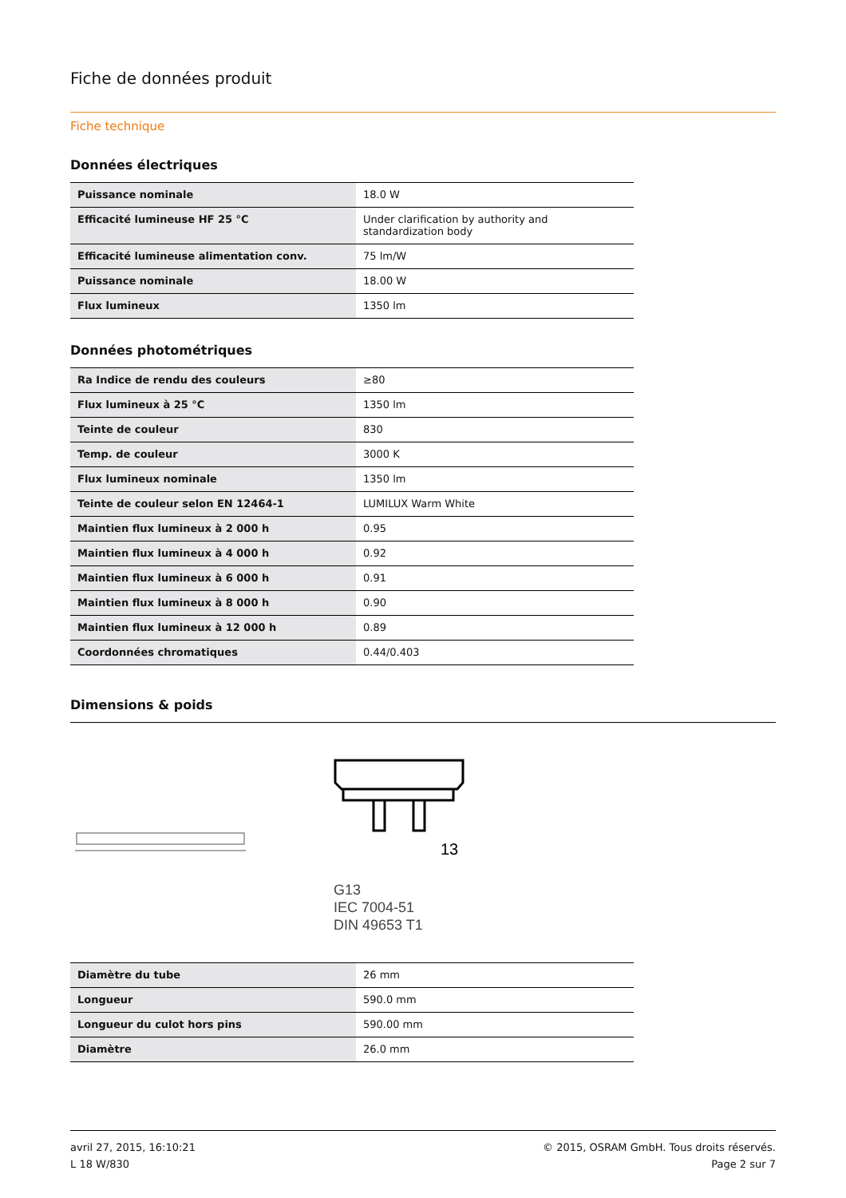Fiche de données produit
Fiche technique
Données électriques
| Puissance nominale | 18.0 W |
| Efficacité lumineuse HF 25 °C | Under clarification by authority and standardization body |
| Efficacité lumineuse alimentation conv. | 75 lm/W |
| Puissance nominale | 18.00 W |
| Flux lumineux | 1350 lm |
Données photométriques
| Ra Indice de rendu des couleurs | ≥80 |
| Flux lumineux à 25 °C | 1350 lm |
| Teinte de couleur | 830 |
| Temp. de couleur | 3000 K |
| Flux lumineux nominale | 1350 lm |
| Teinte de couleur selon EN 12464-1 | LUMILUX Warm White |
| Maintien flux lumineux à 2 000 h | 0.95 |
| Maintien flux lumineux à 4 000 h | 0.92 |
| Maintien flux lumineux à 6 000 h | 0.91 |
| Maintien flux lumineux à 8 000 h | 0.90 |
| Maintien flux lumineux à 12 000 h | 0.89 |
| Coordonnées chromatiques | 0.44/0.403 |
Dimensions & poids
13
G13
IEC 7004-51
DIN 49653 T1
| Diamètre du tube | 26 mm |
| Longueur | 590.0 mm |
| Longueur du culot hors pins | 590.00 mm |
| Diamètre | 26.0 mm |
avril 27, 2015, 16:10:21
L 18 W/830
© 2015, OSRAM GmbH. Tous droits réservés.
Page 2 sur 7